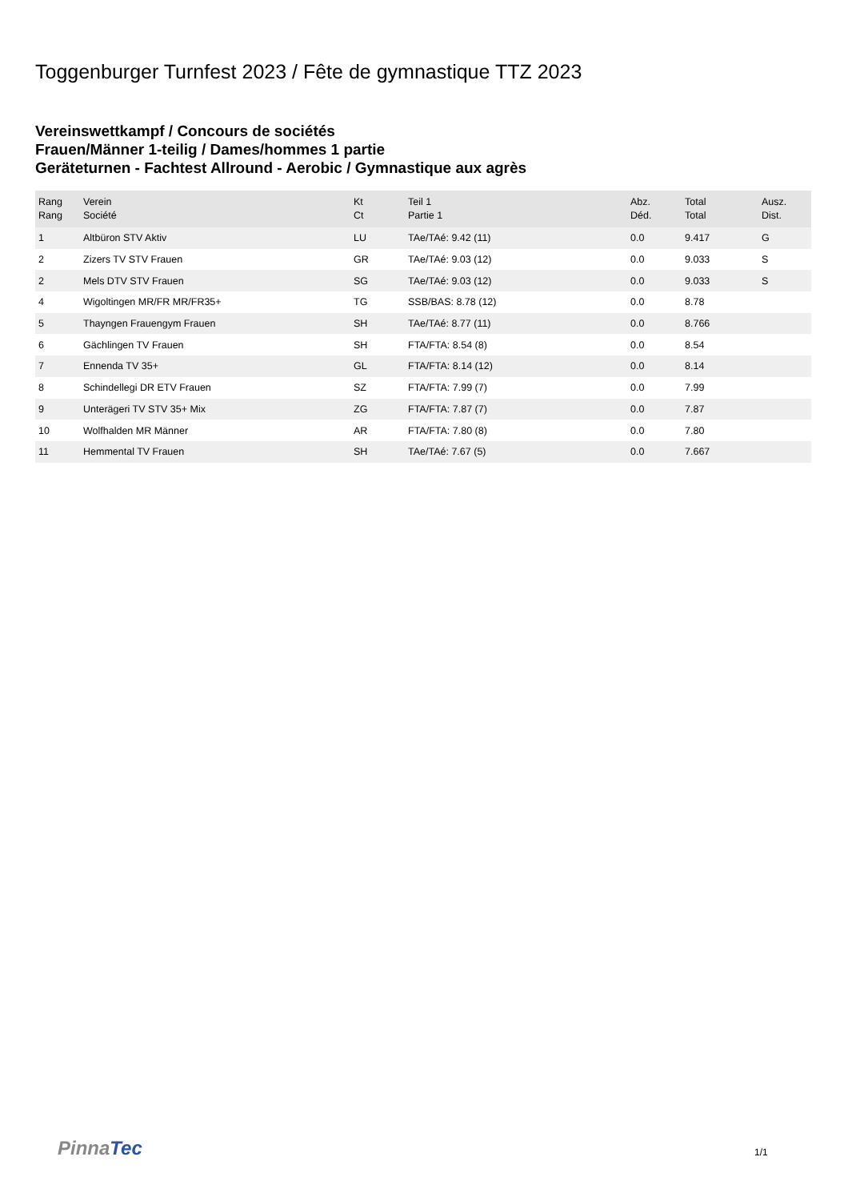Toggenburger Turnfest 2023 / Fête de gymnastique TTZ 2023
Vereinswettkampf / Concours de sociétés
Frauen/Männer 1-teilig / Dames/hommes 1 partie
Geräteturnen - Fachtest Allround - Aerobic / Gymnastique aux agrès
| Rang Rang | Verein Société | Kt Ct | Teil 1 Partie 1 | Abz. Déd. | Total Total | Ausz. Dist. |
| --- | --- | --- | --- | --- | --- | --- |
| 1 | Altbüron STV Aktiv | LU | TAe/TAé: 9.42 (11) | 0.0 | 9.417 | G |
| 2 | Zizers TV STV Frauen | GR | TAe/TAé: 9.03 (12) | 0.0 | 9.033 | S |
| 2 | Mels DTV STV Frauen | SG | TAe/TAé: 9.03 (12) | 0.0 | 9.033 | S |
| 4 | Wigoltingen MR/FR MR/FR35+ | TG | SSB/BAS: 8.78 (12) | 0.0 | 8.78 | |
| 5 | Thayngen Frauengym Frauen | SH | TAe/TAé: 8.77 (11) | 0.0 | 8.766 | |
| 6 | Gächlingen TV Frauen | SH | FTA/FTA: 8.54 (8) | 0.0 | 8.54 | |
| 7 | Ennenda TV 35+ | GL | FTA/FTA: 8.14 (12) | 0.0 | 8.14 | |
| 8 | Schindellegi DR ETV Frauen | SZ | FTA/FTA: 7.99 (7) | 0.0 | 7.99 | |
| 9 | Unterägeri TV STV 35+ Mix | ZG | FTA/FTA: 7.87 (7) | 0.0 | 7.87 | |
| 10 | Wolfhalden MR Männer | AR | FTA/FTA: 7.80 (8) | 0.0 | 7.80 | |
| 11 | Hemmental TV Frauen | SH | TAe/TAé: 7.67 (5) | 0.0 | 7.667 | |
PinnaTec 1/1